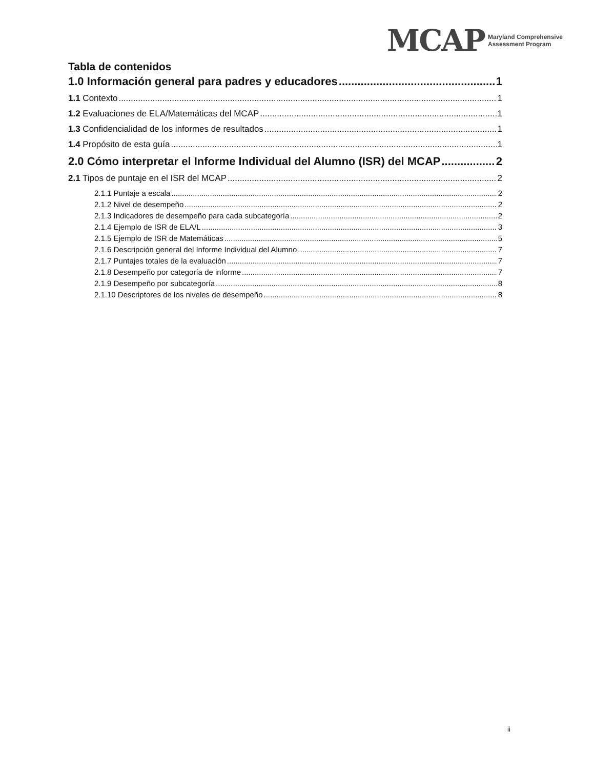MCAP Maryland Comprehensive
Assessment Program
Tabla de contenidos
1.0 Información general para padres y educadores 1
1.1 Contexto 1
1.2 Evaluaciones de ELA/Matemáticas del MCAP 1
1.3 Confidencialidad de los informes de resultados 1
1.4 Propósito de esta guía 1
2.0 Cómo interpretar el Informe Individual del Alumno (ISR) del MCAP 2
2.1 Tipos de puntaje en el ISR del MCAP 2
2.1.1 Puntaje a escala 2
2.1.2 Nivel de desempeño 2
2.1.3 Indicadores de desempeño para cada subcategoría 2
2.1.4 Ejemplo de ISR de ELA/L 3
2.1.5 Ejemplo de ISR de Matemáticas 5
2.1.6 Descripción general del Informe Individual del Alumno 7
2.1.7 Puntajes totales de la evaluación 7
2.1.8 Desempeño por categoría de informe 7
2.1.9 Desempeño por subcategoría 8
2.1.10 Descriptores de los niveles de desempeño 8
ii